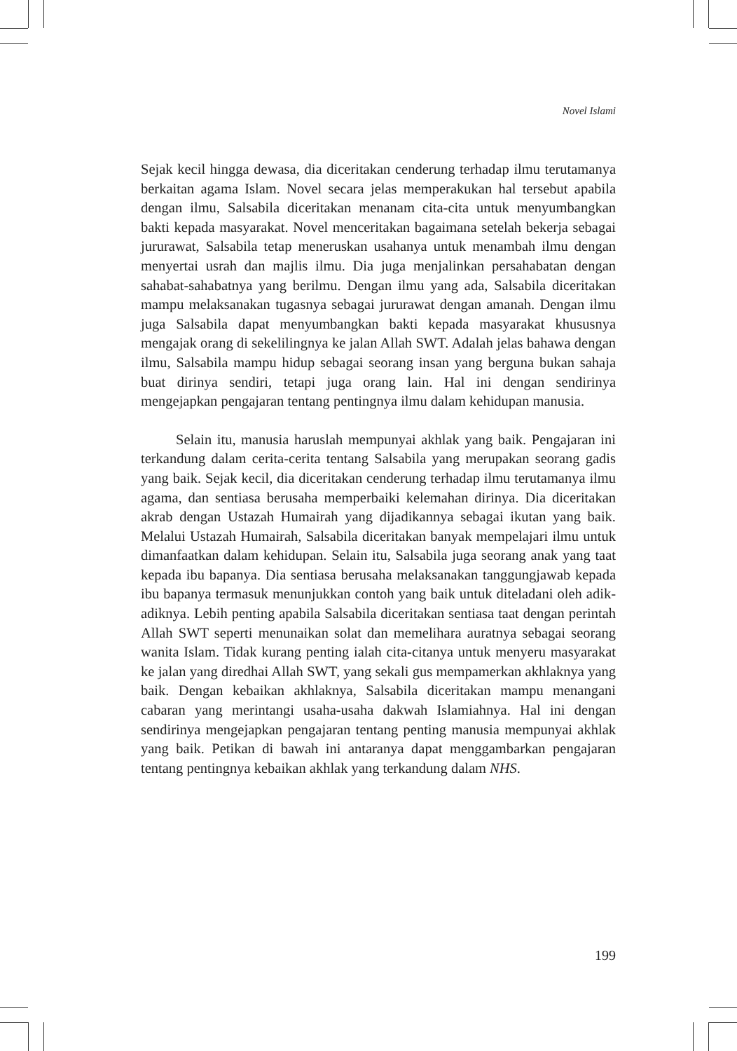Novel Islami
Sejak kecil hingga dewasa, dia diceritakan cenderung terhadap ilmu terutamanya berkaitan agama Islam. Novel secara jelas memperakukan hal tersebut apabila dengan ilmu, Salsabila diceritakan menanam cita-cita untuk menyumbangkan bakti kepada masyarakat. Novel menceritakan bagaimana setelah bekerja sebagai jururawat, Salsabila tetap meneruskan usahanya untuk menambah ilmu dengan menyertai usrah dan majlis ilmu. Dia juga menjalinkan persahabatan dengan sahabat-sahabatnya yang berilmu. Dengan ilmu yang ada, Salsabila diceritakan mampu melaksanakan tugasnya sebagai jururawat dengan amanah. Dengan ilmu juga Salsabila dapat menyumbangkan bakti kepada masyarakat khususnya mengajak orang di sekelilingnya ke jalan Allah SWT. Adalah jelas bahawa dengan ilmu, Salsabila mampu hidup sebagai seorang insan yang berguna bukan sahaja buat dirinya sendiri, tetapi juga orang lain. Hal ini dengan sendirinya mengejapkan pengajaran tentang pentingnya ilmu dalam kehidupan manusia.
Selain itu, manusia haruslah mempunyai akhlak yang baik. Pengajaran ini terkandung dalam cerita-cerita tentang Salsabila yang merupakan seorang gadis yang baik. Sejak kecil, dia diceritakan cenderung terhadap ilmu terutamanya ilmu agama, dan sentiasa berusaha memperbaiki kelemahan dirinya. Dia diceritakan akrab dengan Ustazah Humairah yang dijadikannya sebagai ikutan yang baik. Melalui Ustazah Humairah, Salsabila diceritakan banyak mempelajari ilmu untuk dimanfaatkan dalam kehidupan. Selain itu, Salsabila juga seorang anak yang taat kepada ibu bapanya. Dia sentiasa berusaha melaksanakan tanggungjawab kepada ibu bapanya termasuk menunjukkan contoh yang baik untuk diteladani oleh adik-adiknya. Lebih penting apabila Salsabila diceritakan sentiasa taat dengan perintah Allah SWT seperti menunaikan solat dan memelihara auratnya sebagai seorang wanita Islam. Tidak kurang penting ialah cita-citanya untuk menyeru masyarakat ke jalan yang diredhai Allah SWT, yang sekali gus mempamerkan akhlaknya yang baik. Dengan kebaikan akhlaknya, Salsabila diceritakan mampu menangani cabaran yang merintangi usaha-usaha dakwah Islamiahnya. Hal ini dengan sendirinya mengejapkan pengajaran tentang penting manusia mempunyai akhlak yang baik. Petikan di bawah ini antaranya dapat menggambarkan pengajaran tentang pentingnya kebaikan akhlak yang terkandung dalam NHS.
199